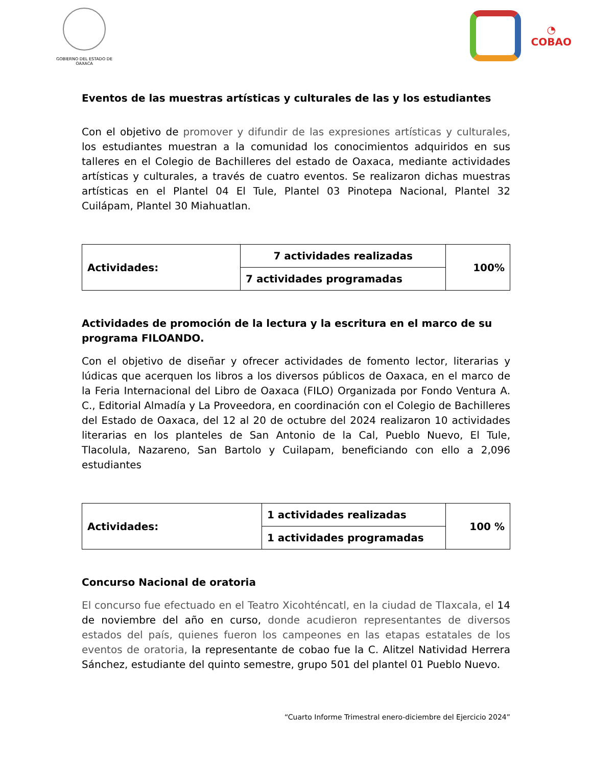GOBIERNO DEL ESTADO DE OAXACA
◔
COBAO
Eventos de las muestras artísticas y culturales de las y los estudiantes
Con el objetivo de promover y difundir de las expresiones artísticas y culturales, los estudiantes muestran a la comunidad los conocimientos adquiridos en sus talleres en el Colegio de Bachilleres del estado de Oaxaca, mediante actividades artísticas y culturales, a través de cuatro eventos. Se realizaron dichas muestras artísticas en el Plantel 04 El Tule, Plantel 03 Pinotepa Nacional, Plantel 32 Cuilápam, Plantel 30 Miahuatlan.
| Actividades: | 7 actividades realizadas | 100% |
| | 7 actividades programadas | |
Actividades de promoción de la lectura y la escritura en el marco de su programa FILOANDO.
Con el objetivo de diseñar y ofrecer actividades de fomento lector, literarias y lúdicas que acerquen los libros a los diversos públicos de Oaxaca, en el marco de la Feria Internacional del Libro de Oaxaca (FILO) Organizada por Fondo Ventura A. C., Editorial Almadía y La Proveedora, en coordinación con el Colegio de Bachilleres del Estado de Oaxaca, del 12 al 20 de octubre del 2024 realizaron 10 actividades literarias en los planteles de San Antonio de la Cal, Pueblo Nuevo, El Tule, Tlacolula, Nazareno, San Bartolo y Cuilapam, beneficiando con ello a 2,096 estudiantes
| Actividades: | 1 actividades realizadas | 100 % |
| | 1 actividades programadas | |
Concurso Nacional de oratoria
El concurso fue efectuado en el Teatro Xicohténcatl, en la ciudad de Tlaxcala, el 14 de noviembre del año en curso, donde acudieron representantes de diversos estados del país, quienes fueron los campeones en las etapas estatales de los eventos de oratoria, la representante de cobao fue la C. Alitzel Natividad Herrera Sánchez, estudiante del quinto semestre, grupo 501 del plantel 01 Pueblo Nuevo.
“Cuarto Informe Trimestral enero-diciembre del Ejercicio 2024”